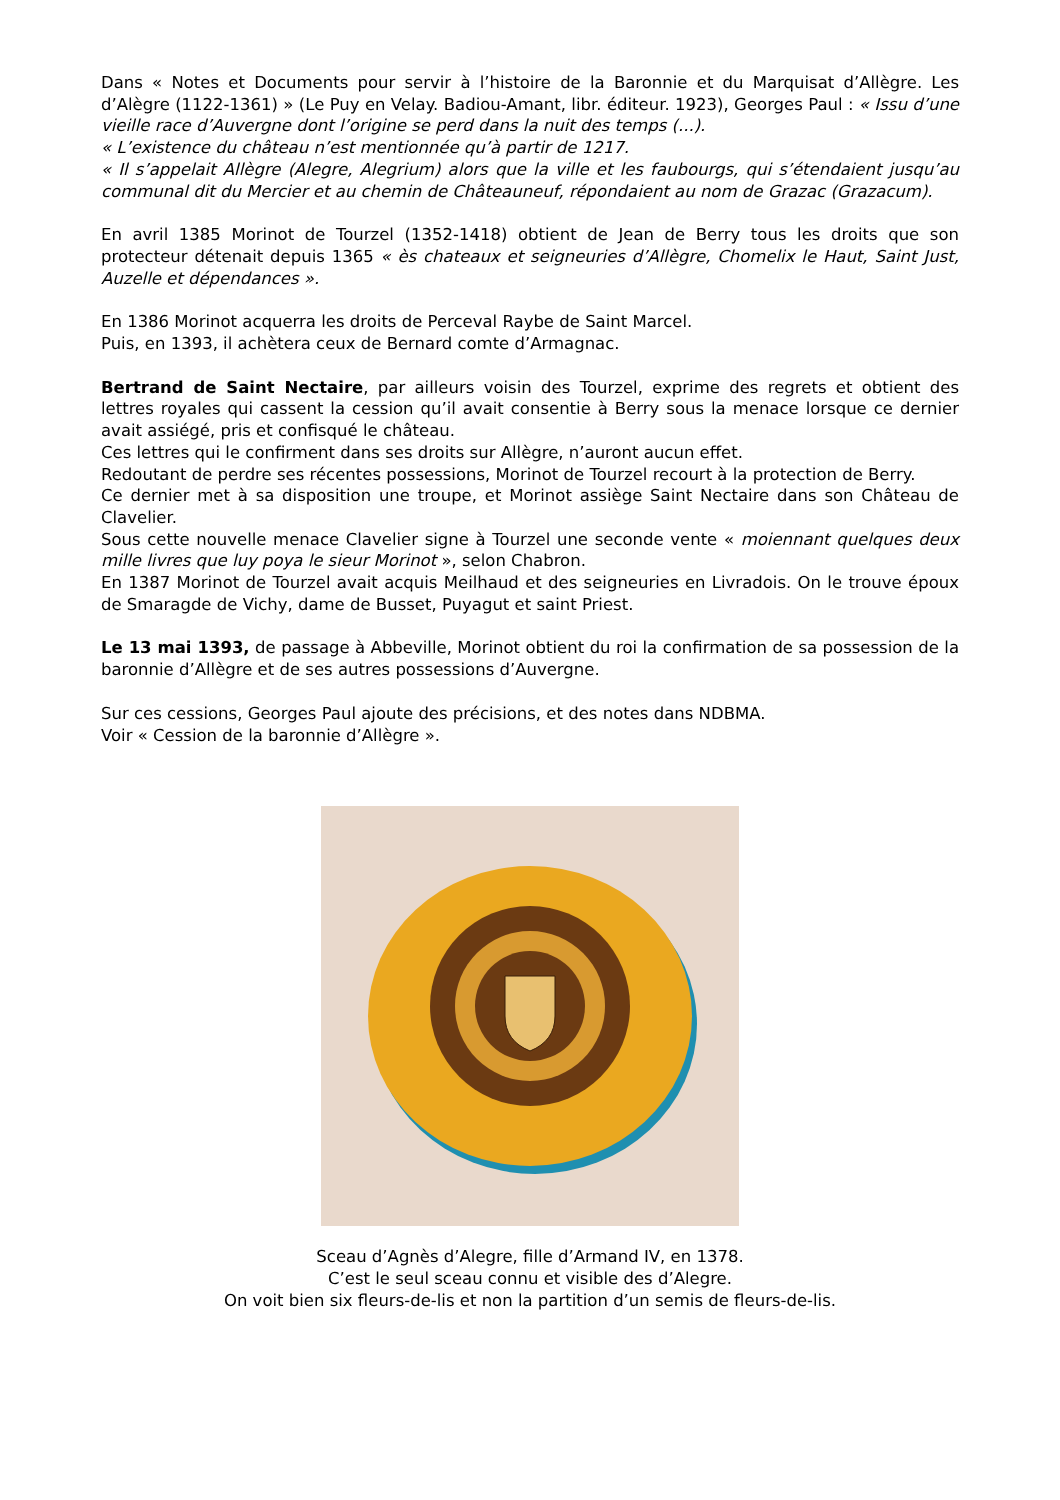Dans « Notes et Documents pour servir à l’histoire de la Baronnie et du Marquisat d’Allègre. Les d’Alègre (1122-1361) » (Le Puy en Velay. Badiou-Amant, libr. éditeur. 1923), Georges Paul : « Issu d’une vieille race d’Auvergne dont l’origine se perd dans la nuit des temps (...).
« L’existence du château n’est mentionnée qu’à partir de 1217.
« Il s’appelait Allègre (Alegre, Alegrium) alors que la ville et les faubourgs, qui s’étendaient jusqu’au communal dit du Mercier et au chemin de Châteauneuf, répondaient au nom de Grazac (Grazacum).
En avril 1385 Morinot de Tourzel (1352-1418) obtient de Jean de Berry tous les droits que son protecteur détenait depuis 1365 « ès chateaux et seigneuries d’Allègre, Chomelix le Haut, Saint Just, Auzelle et dépendances ».
En 1386 Morinot acquerra les droits de Perceval Raybe de Saint Marcel.
Puis, en 1393, il achètera ceux de Bernard comte d’Armagnac.
Bertrand de Saint Nectaire, par ailleurs voisin des Tourzel, exprime des regrets et obtient des lettres royales qui cassent la cession qu’il avait consentie à Berry sous la menace lorsque ce dernier avait assiégé, pris et confisqué le château.
Ces lettres qui le confirment dans ses droits sur Allègre, n’auront aucun effet.
Redoutant de perdre ses récentes possessions, Morinot de Tourzel recourt à la protection de Berry.
Ce dernier met à sa disposition une troupe, et Morinot assiège Saint Nectaire dans son Château de Clavelier.
Sous cette nouvelle menace Clavelier signe à Tourzel une seconde vente « moiennant quelques deux mille livres que luy poya le sieur Morinot », selon Chabron.
En 1387 Morinot de Tourzel avait acquis Meilhaud et des seigneuries en Livradois. On le trouve époux de Smaragde de Vichy, dame de Busset, Puyagut et saint Priest.
Le 13 mai 1393, de passage à Abbeville, Morinot obtient du roi la confirmation de sa possession de la baronnie d’Allègre et de ses autres possessions d’Auvergne.
Sur ces cessions, Georges Paul ajoute des précisions, et des notes dans NDBMA.
Voir « Cession de la baronnie d’Allègre ».
Sceau d’Agnès d’Alegre, fille d’Armand IV, en 1378.
C’est le seul sceau connu et visible des d’Alegre.
On voit bien six fleurs-de-lis et non la partition d’un semis de fleurs-de-lis.